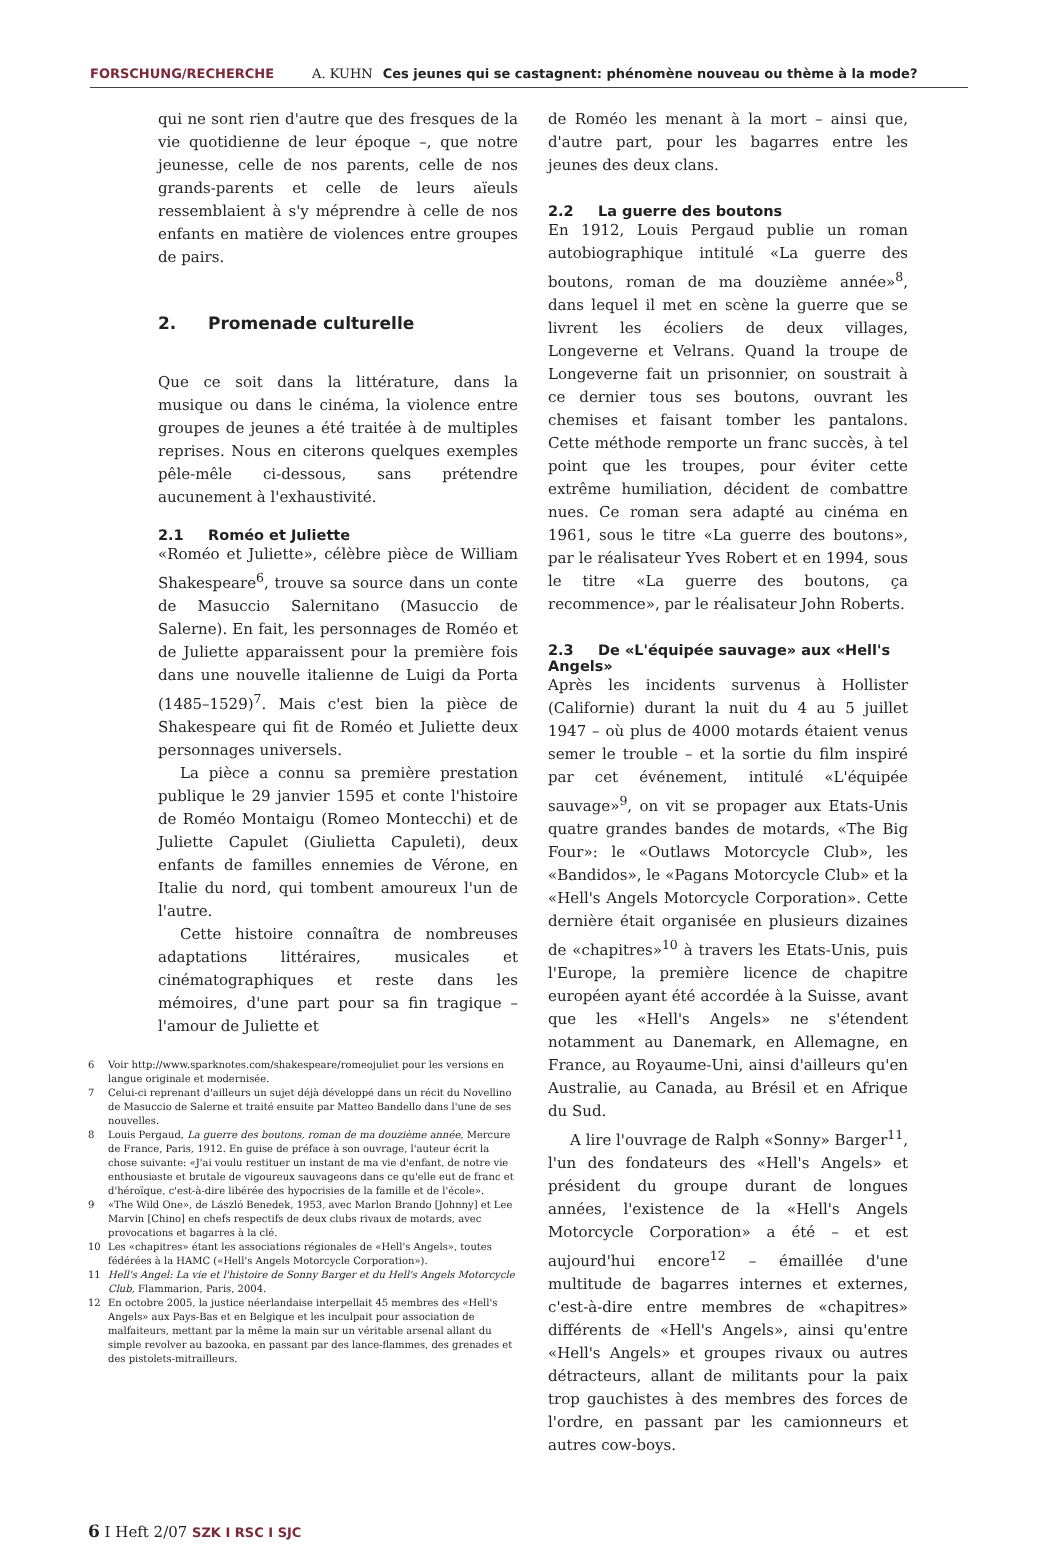FORSCHUNG/RECHERCHE A. KUHN Ces jeunes qui se castagnent: phénomène nouveau ou thème à la mode?
qui ne sont rien d'autre que des fresques de la vie quotidienne de leur époque –, que notre jeunesse, celle de nos parents, celle de nos grands-parents et celle de leurs aïeuls ressemblaient à s'y méprendre à celle de nos enfants en matière de violences entre groupes de pairs.
2. Promenade culturelle
Que ce soit dans la littérature, dans la musique ou dans le cinéma, la violence entre groupes de jeunes a été traitée à de multiples reprises. Nous en citerons quelques exemples pêle-mêle ci-dessous, sans prétendre aucunement à l'exhaustivité.
2.1 Roméo et Juliette
«Roméo et Juliette», célèbre pièce de William Shakespeare<sup>6</sup>, trouve sa source dans un conte de Masuccio Salernitano (Masuccio de Salerne). En fait, les personnages de Roméo et de Juliette apparaissent pour la première fois dans une nouvelle italienne de Luigi da Porta (1485–1529)<sup>7</sup>. Mais c'est bien la pièce de Shakespeare qui fit de Roméo et Juliette deux personnages universels.
La pièce a connu sa première prestation publique le 29 janvier 1595 et conte l'histoire de Roméo Montaigu (Romeo Montecchi) et de Juliette Capulet (Giulietta Capuleti), deux enfants de familles ennemies de Vérone, en Italie du nord, qui tombent amoureux l'un de l'autre.
Cette histoire connaîtra de nombreuses adaptations littéraires, musicales et cinématographiques et reste dans les mémoires, d'une part pour sa fin tragique – l'amour de Juliette et
6 Voir http://www.sparknotes.com/shakespeare/romeojuliet pour les versions en langue originale et modernisée.
7 Celui-ci reprenant d'ailleurs un sujet déjà développé dans un récit du Novellino de Masuccio de Salerne et traité ensuite par Matteo Bandello dans l'une de ses nouvelles.
8 Louis Pergaud, La guerre des boutons, roman de ma douzième année, Mercure de France, Paris, 1912. En guise de préface à son ouvrage, l'auteur écrit la chose suivante: «J'ai voulu restituer un instant de ma vie d'enfant, de notre vie enthousiaste et brutale de vigoureux sauvageons dans ce qu'elle eut de franc et d'héroïque, c'est-à-dire libérée des hypocrisies de la famille et de l'école».
9 «The Wild One», de László Benedek, 1953, avec Marlon Brando [Johnny] et Lee Marvin [Chino] en chefs respectifs de deux clubs rivaux de motards, avec provocations et bagarres à la clé.
10 Les «chapitres» étant les associations régionales de «Hell's Angels», toutes fédérées à la HAMC («Hell's Angels Motorcycle Corporation»).
11 Hell's Angel: La vie et l'histoire de Sonny Barger et du Hell's Angels Motorcycle Club, Flammarion, Paris, 2004.
12 En octobre 2005, la justice néerlandaise interpellait 45 membres des «Hell's Angels» aux Pays-Bas et en Belgique et les inculpait pour association de malfaiteurs, mettant par la même la main sur un véritable arsenal allant du simple revolver au bazooka, en passant par des lance-flammes, des grenades et des pistolets-mitrailleurs.
de Roméo les menant à la mort – ainsi que, d'autre part, pour les bagarres entre les jeunes des deux clans.
2.2 La guerre des boutons
En 1912, Louis Pergaud publie un roman autobiographique intitulé «La guerre des boutons, roman de ma douzième année»<sup>8</sup>, dans lequel il met en scène la guerre que se livrent les écoliers de deux villages, Longeverne et Velrans. Quand la troupe de Longeverne fait un prisonnier, on soustrait à ce dernier tous ses boutons, ouvrant les chemises et faisant tomber les pantalons. Cette méthode remporte un franc succès, à tel point que les troupes, pour éviter cette extrême humiliation, décident de combattre nues. Ce roman sera adapté au cinéma en 1961, sous le titre «La guerre des boutons», par le réalisateur Yves Robert et en 1994, sous le titre «La guerre des boutons, ça recommence», par le réalisateur John Roberts.
2.3 De «L'équipée sauvage» aux «Hell's Angels»
Après les incidents survenus à Hollister (Californie) durant la nuit du 4 au 5 juillet 1947 – où plus de 4000 motards étaient venus semer le trouble – et la sortie du film inspiré par cet événement, intitulé «L'équipée sauvage»<sup>9</sup>, on vit se propager aux Etats-Unis quatre grandes bandes de motards, «The Big Four»: le «Outlaws Motorcycle Club», les «Bandidos», le «Pagans Motorcycle Club» et la «Hell's Angels Motorcycle Corporation». Cette dernière était organisée en plusieurs dizaines de «chapitres»<sup>10</sup> à travers les Etats-Unis, puis l'Europe, la première licence de chapitre européen ayant été accordée à la Suisse, avant que les «Hell's Angels» ne s'étendent notamment au Danemark, en Allemagne, en France, au Royaume-Uni, ainsi d'ailleurs qu'en Australie, au Canada, au Brésil et en Afrique du Sud.
A lire l'ouvrage de Ralph «Sonny» Barger<sup>11</sup>, l'un des fondateurs des «Hell's Angels» et président du groupe durant de longues années, l'existence de la «Hell's Angels Motorcycle Corporation» a été – et est aujourd'hui encore<sup>12</sup> – émaillée d'une multitude de bagarres internes et externes, c'est-à-dire entre membres de «chapitres» différents de «Hell's Angels», ainsi qu'entre «Hell's Angels» et groupes rivaux ou autres détracteurs, allant de militants pour la paix trop gauchistes à des membres des forces de l'ordre, en passant par les camionneurs et autres cow-boys.
6 I Heft 2/07 SZK I RSC I SJC